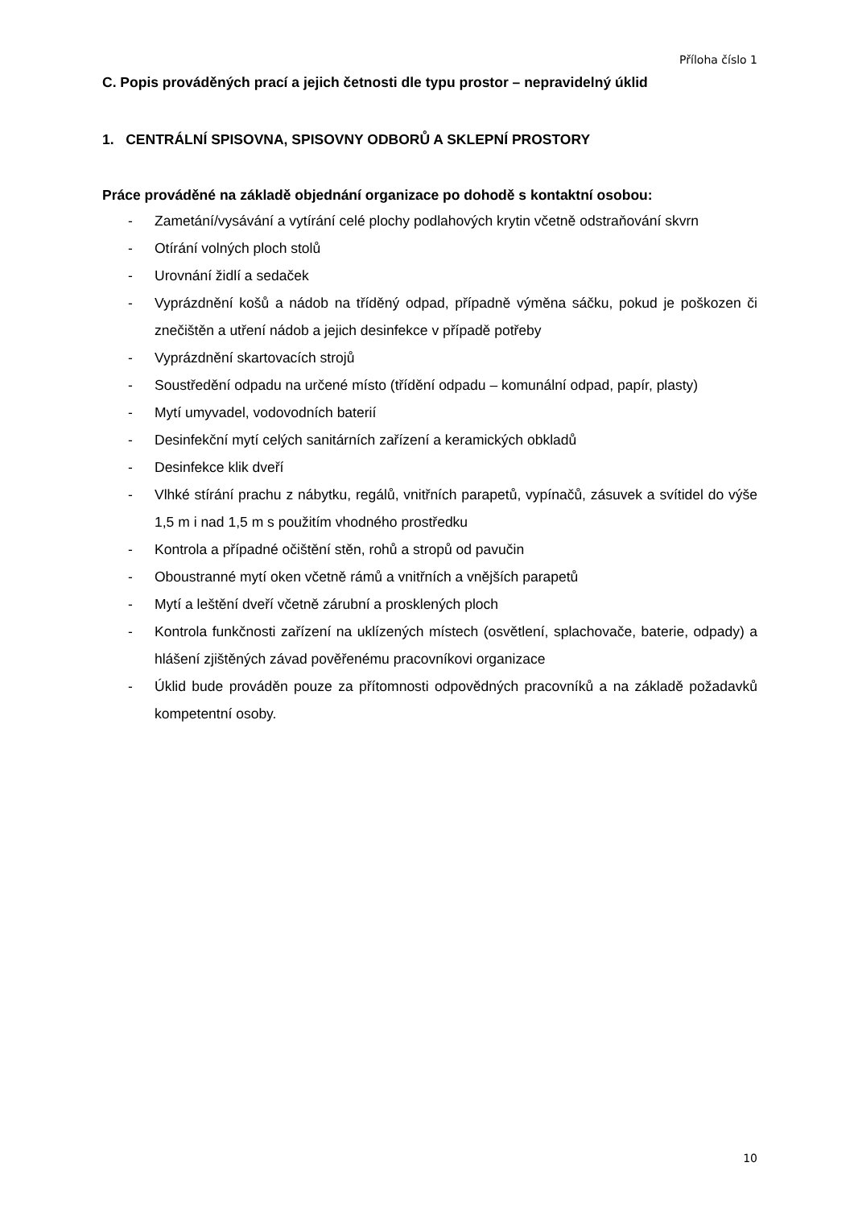Příloha číslo 1
C. Popis prováděných prací a jejich četnosti dle typu prostor – nepravidelný úklid
1. CENTRÁLNÍ SPISOVNA, SPISOVNY ODBORŮ A SKLEPNÍ PROSTORY
Práce prováděné na základě objednání organizace po dohodě s kontaktní osobou:
- Zametání/vysávání a vytírání celé plochy podlahových krytin včetně odstraňování skvrn
- Otírání volných ploch stolů
- Urovnání židlí a sedaček
- Vyprázdnění košů a nádob na tříděný odpad, případně výměna sáčku, pokud je poškozen či znečištěn a utření nádob a jejich desinfekce v případě potřeby
- Vyprázdnění skartovacích strojů
- Soustředění odpadu na určené místo (třídění odpadu – komunální odpad, papír, plasty)
- Mytí umyvadel, vodovodních baterií
- Desinfekční mytí celých sanitárních zařízení a keramických obkladů
- Desinfekce klik dveří
- Vlhké stírání prachu z nábytku, regálů, vnitřních parapetů, vypínačů, zásuvek a svítidel do výše 1,5 m i nad 1,5 m s použitím vhodného prostředku
- Kontrola a případné očištění stěn, rohů a stropů od pavučin
- Oboustranné mytí oken včetně rámů a vnitřních a vnějších parapetů
- Mytí a leštění dveří včetně zárubní a prosklených ploch
- Kontrola funkčnosti zařízení na uklízených místech (osvětlení, splachovače, baterie, odpady) a hlášení zjištěných závad pověřenému pracovníkovi organizace
- Úklid bude prováděn pouze za přítomnosti odpovědných pracovníků a na základě požadavků kompetentní osoby.
10